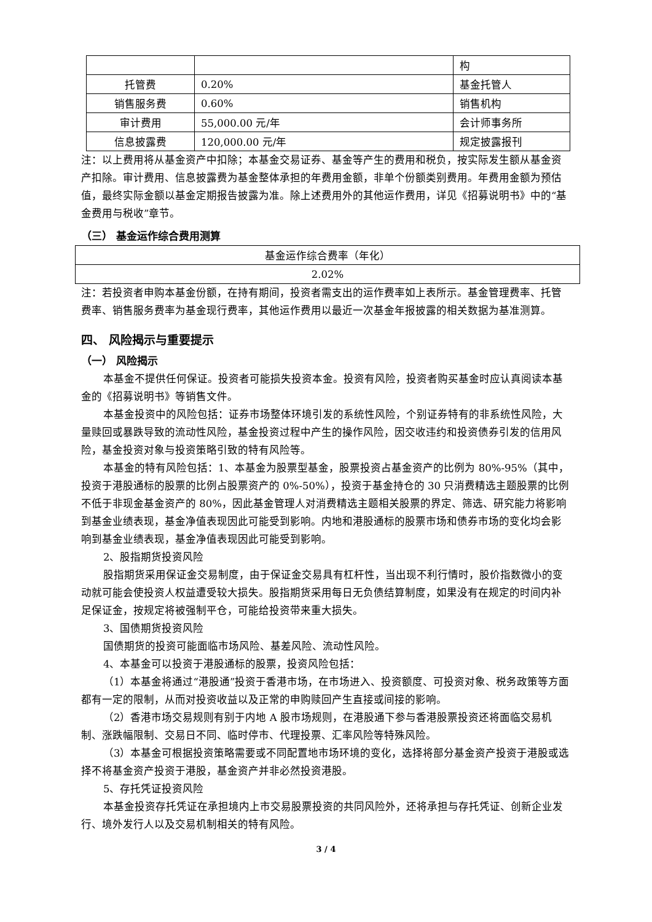| | | 构 |
| 托管费 | 0.20% | 基金托管人 |
| 销售服务费 | 0.60% | 销售机构 |
| 审计费用 | 55,000.00 元/年 | 会计师事务所 |
| 信息披露费 | 120,000.00 元/年 | 规定披露报刊 |
注：以上费用将从基金资产中扣除；本基金交易证券、基金等产生的费用和税负，按实际发生额从基金资产扣除。审计费用、信息披露费为基金整体承担的年费用金额，非单个份额类别费用。年费用金额为预估值，最终实际金额以基金定期报告披露为准。除上述费用外的其他运作费用，详见《招募说明书》中的“基金费用与税收”章节。
（三） 基金运作综合费用测算
| 基金运作综合费率（年化） |
| 2.02% |
注：若投资者申购本基金份额，在持有期间，投资者需支出的运作费率如上表所示。基金管理费率、托管费率、销售服务费率为基金现行费率，其他运作费用以最近一次基金年报披露的相关数据为基准测算。
四、 风险揭示与重要提示
（一） 风险揭示
本基金不提供任何保证。投资者可能损失投资本金。投资有风险，投资者购买基金时应认真阅读本基金的《招募说明书》等销售文件。
本基金投资中的风险包括：证券市场整体环境引发的系统性风险，个别证券特有的非系统性风险，大量赎回或暴跌导致的流动性风险，基金投资过程中产生的操作风险，因交收违约和投资债券引发的信用风险，基金投资对象与投资策略引致的特有风险等。
本基金的特有风险包括：1、本基金为股票型基金，股票投资占基金资产的比例为 80%-95%（其中，投资于港股通标的股票的比例占股票资产的 0%-50%），投资于基金持仓的 30 只消费精选主题股票的比例不低于非现金基金资产的 80%，因此基金管理人对消费精选主题相关股票的界定、筛选、研究能力将影响到基金业绩表现，基金净值表现因此可能受到影响。内地和港股通标的股票市场和债券市场的变化均会影响到基金业绩表现，基金净值表现因此可能受到影响。
2、股指期货投资风险
股指期货采用保证金交易制度，由于保证金交易具有杠杆性，当出现不利行情时，股价指数微小的变动就可能会使投资人权益遭受较大损失。股指期货采用每日无负债结算制度，如果没有在规定的时间内补足保证金，按规定将被强制平仓，可能给投资带来重大损失。
3、国债期货投资风险
国债期货的投资可能面临市场风险、基差风险、流动性风险。
4、本基金可以投资于港股通标的股票，投资风险包括：
（1）本基金将通过“港股通”投资于香港市场，在市场进入、投资额度、可投资对象、税务政策等方面都有一定的限制，从而对投资收益以及正常的申购赎回产生直接或间接的影响。
（2）香港市场交易规则有别于内地 A 股市场规则，在港股通下参与香港股票投资还将面临交易机制、涨跌幅限制、交易日不同、临时停市、代理投票、汇率风险等特殊风险。
（3）本基金可根据投资策略需要或不同配置地市场环境的变化，选择将部分基金资产投资于港股或选择不将基金资产投资于港股，基金资产并非必然投资港股。
5、存托凭证投资风险
本基金投资存托凭证在承担境内上市交易股票投资的共同风险外，还将承担与存托凭证、创新企业发行、境外发行人以及交易机制相关的特有风险。
3 / 4